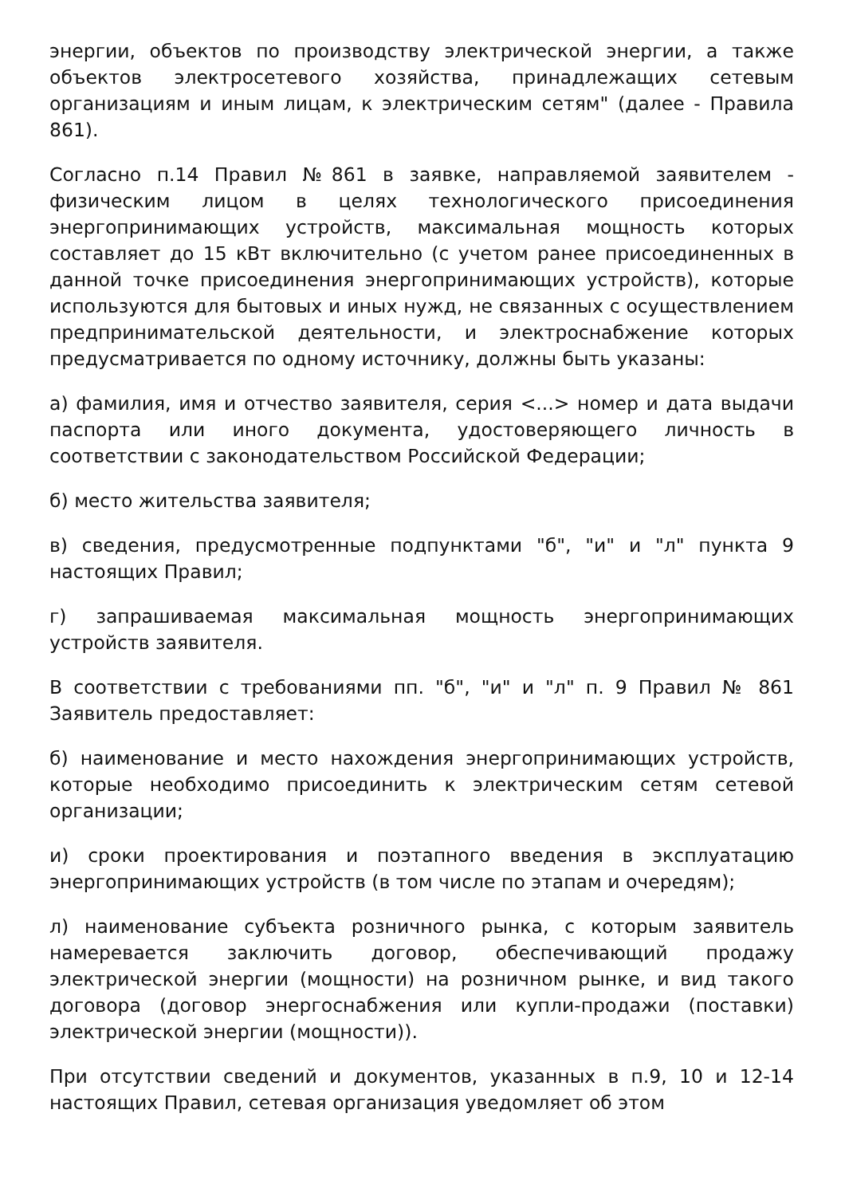энергии, объектов по производству электрической энергии, а также объектов электросетевого хозяйства, принадлежащих сетевым организациям и иным лицам, к электрическим сетям" (далее - Правила 861).
Согласно п.14 Правил №861 в заявке, направляемой заявителем - физическим лицом в целях технологического присоединения энергопринимающих устройств, максимальная мощность которых составляет до 15 кВт включительно (с учетом ранее присоединенных в данной точке присоединения энергопринимающих устройств), которые используются для бытовых и иных нужд, не связанных с осуществлением предпринимательской деятельности, и электроснабжение которых предусматривается по одному источнику, должны быть указаны:
а) фамилия, имя и отчество заявителя, серия <...> номер и дата выдачи паспорта или иного документа, удостоверяющего личность в соответствии с законодательством Российской Федерации;
б) место жительства заявителя;
в) сведения, предусмотренные подпунктами "б", "и" и "л" пункта 9 настоящих Правил;
г) запрашиваемая максимальная мощность энергопринимающих устройств заявителя.
В соответствии с требованиями пп. "б", "и" и "л" п. 9 Правил № 861 Заявитель предоставляет:
б) наименование и место нахождения энергопринимающих устройств, которые необходимо присоединить к электрическим сетям сетевой организации;
и) сроки проектирования и поэтапного введения в эксплуатацию энергопринимающих устройств (в том числе по этапам и очередям);
л) наименование субъекта розничного рынка, с которым заявитель намеревается заключить договор, обеспечивающий продажу электрической энергии (мощности) на розничном рынке, и вид такого договора (договор энергоснабжения или купли-продажи (поставки) электрической энергии (мощности)).
При отсутствии сведений и документов, указанных в п.9, 10 и 12-14 настоящих Правил, сетевая организация уведомляет об этом